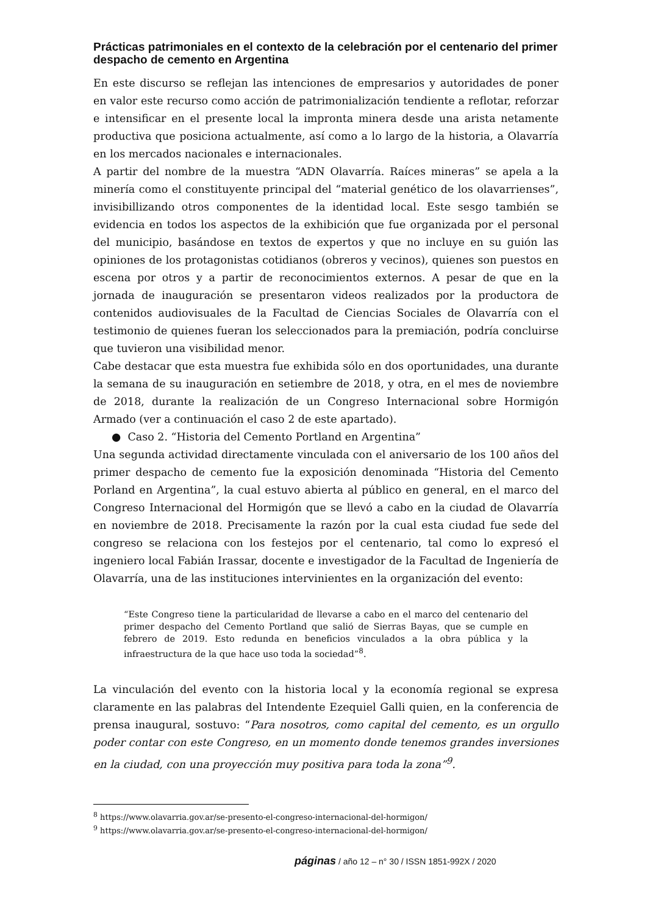Prácticas patrimoniales en el contexto de la celebración por el centenario del primer despacho de cemento en Argentina
En este discurso se reflejan las intenciones de empresarios y autoridades de poner en valor este recurso como acción de patrimonialización tendiente a reflotar, reforzar e intensificar en el presente local la impronta minera desde una arista netamente productiva que posiciona actualmente, así como a lo largo de la historia, a Olavarría en los mercados nacionales e internacionales.
A partir del nombre de la muestra “ADN Olavarría. Raíces mineras” se apela a la minería como el constituyente principal del “material genético de los olavarrienses”, invisibillizando otros componentes de la identidad local. Este sesgo también se evidencia en todos los aspectos de la exhibición que fue organizada por el personal del municipio, basándose en textos de expertos y que no incluye en su guión las opiniones de los protagonistas cotidianos (obreros y vecinos), quienes son puestos en escena por otros y a partir de reconocimientos externos. A pesar de que en la jornada de inauguración se presentaron videos realizados por la productora de contenidos audiovisuales de la Facultad de Ciencias Sociales de Olavarría con el testimonio de quienes fueran los seleccionados para la premiación, podría concluirse que tuvieron una visibilidad menor.
Cabe destacar que esta muestra fue exhibida sólo en dos oportunidades, una durante la semana de su inauguración en setiembre de 2018, y otra, en el mes de noviembre de 2018, durante la realización de un Congreso Internacional sobre Hormigón Armado (ver a continuación el caso 2 de este apartado).
● Caso 2. “Historia del Cemento Portland en Argentina”
Una segunda actividad directamente vinculada con el aniversario de los 100 años del primer despacho de cemento fue la exposición denominada “Historia del Cemento Porland en Argentina”, la cual estuvo abierta al público en general, en el marco del Congreso Internacional del Hormigón que se llevó a cabo en la ciudad de Olavarría en noviembre de 2018. Precisamente la razón por la cual esta ciudad fue sede del congreso se relaciona con los festejos por el centenario, tal como lo expresó el ingeniero local Fabián Irassar, docente e investigador de la Facultad de Ingeniería de Olavarría, una de las instituciones intervinientes en la organización del evento:
“Este Congreso tiene la particularidad de llevarse a cabo en el marco del centenario del primer despacho del Cemento Portland que salió de Sierras Bayas, que se cumple en febrero de 2019. Esto redunda en beneficios vinculados a la obra pública y la infraestructura de la que hace uso toda la sociedad”<sup>8</sup>.
La vinculación del evento con la historia local y la economía regional se expresa claramente en las palabras del Intendente Ezequiel Galli quien, en la conferencia de prensa inaugural, sostuvo: “Para nosotros, como capital del cemento, es un orgullo poder contar con este Congreso, en un momento donde tenemos grandes inversiones en la ciudad, con una proyección muy positiva para toda la zona”<sup>9</sup>.
<sup>8</sup> https://www.olavarria.gov.ar/se-presento-el-congreso-internacional-del-hormigon/
<sup>9</sup> https://www.olavarria.gov.ar/se-presento-el-congreso-internacional-del-hormigon/
páginas / año 12 – n° 30 / ISSN 1851-992X / 2020